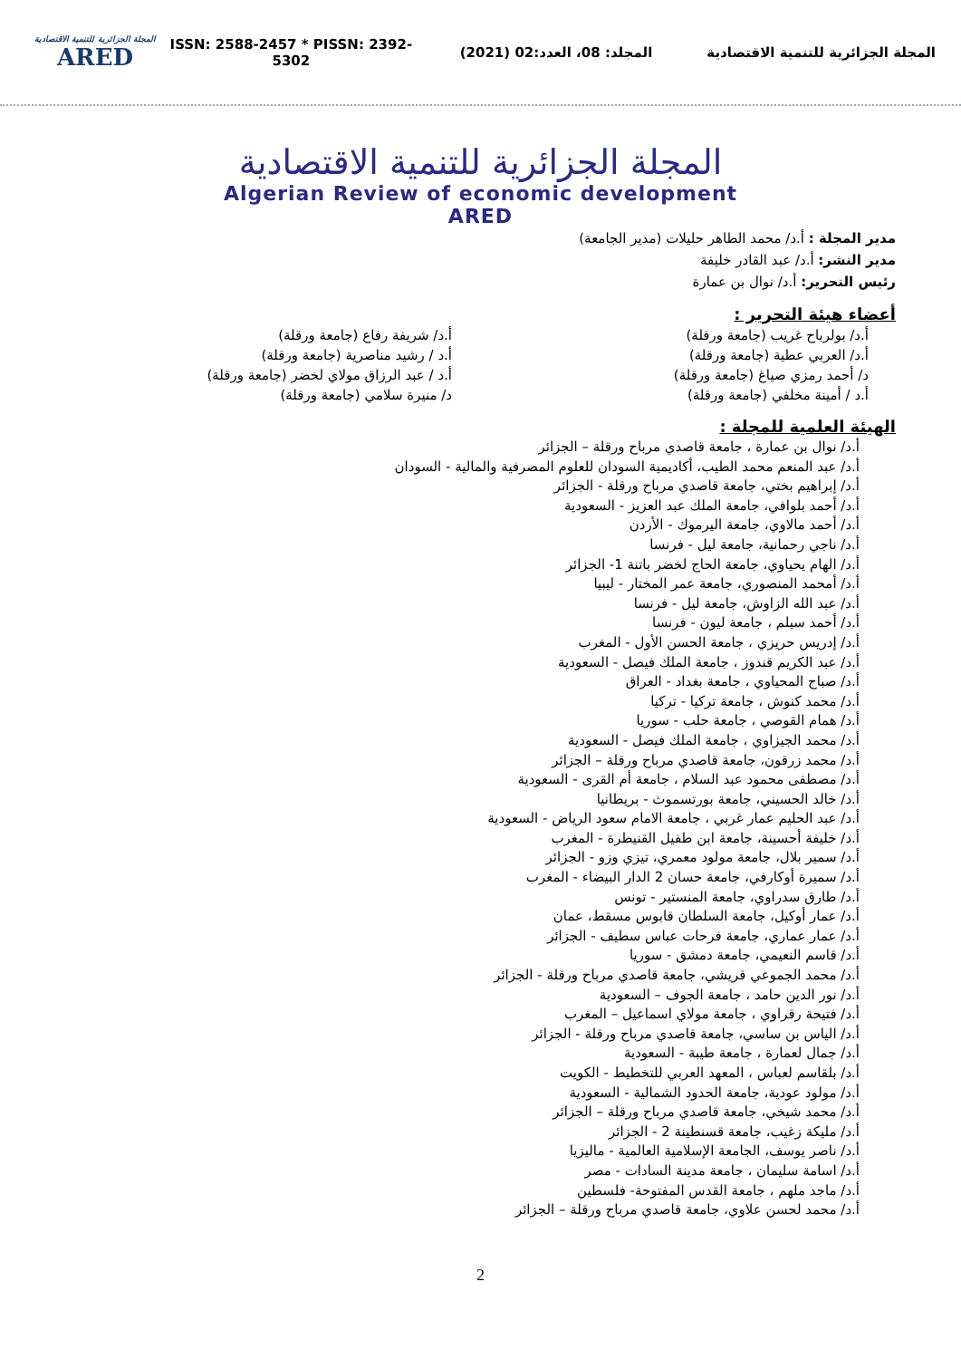المجلة الجزائرية للتنمية الاقتصادية
ARED
ISSN: 2588-2457 * PISSN: 2392-5302
المجلد: 08، العدد:02 (2021)
المجلة الجزائرية للتنمية الاقتصادية
المجلة الجزائرية للتنمية الاقتصادية
Algerian Review of economic development
ARED
مدير المجلة : أ.د/ محمد الطاهر حليلات (مدير الجامعة)
مدير النشر: أ.د/ عبد القادر خليفة
رئيس التحرير: أ.د/ نوال بن عمارة
أعضاء هيئة التحرير :
أ.د/ بولرباح غريب (جامعة ورقلة)
أ.د/ العربي عطية (جامعة ورقلة)
د/ أحمد رمزي صياغ (جامعة ورقلة)
أ.د / أمينة مخلفي (جامعة ورقلة)
أ.د/ شريفة رفاع (جامعة ورقلة)
أ.د / رشيد مناصرية (جامعة ورقلة)
أ.د / عبد الرزاق مولاي لخضر (جامعة ورقلة)
د/ منيرة سلامي (جامعة ورقلة)
الهيئة العلمية للمجلة :
أ.د/ نوال بن عمارة ، جامعة قاصدي مرباح ورقلة – الجزائر
أ.د/ عبد المنعم محمد الطيب، أكاديمية السودان للعلوم المصرفية والمالية - السودان
أ.د/ إبراهيم بختي، جامعة قاصدي مرباح ورقلة - الجزائر
أ.د/ أحمد بلوافي، جامعة الملك عبد العزيز - السعودية
أ.د/ أحمد مالاوي، جامعة اليرموك - الأردن
أ.د/ ناجي رحمانية، جامعة ليل - فرنسا
أ.د/ الهام يحياوي، جامعة الحاج لخضر باتنة 1- الجزائر
أ.د/ أمحمد المنصوري، جامعة عمر المختار - ليبيا
أ.د/ عبد الله الزاوش، جامعة ليل - فرنسا
أ.د/ أحمد سيلم ، جامعة ليون - فرنسا
أ.د/ إدريس حريزي ، جامعة الحسن الأول - المغرب
أ.د/ عبد الكريم قندوز ، جامعة الملك فيصل - السعودية
أ.د/ صباح المحياوي ، جامعة بغداد - العراق
أ.د/ محمد كنوش ، جامعة تركيا - تركيا
أ.د/ همام القوصي ، جامعة حلب - سوريا
أ.د/ محمد الجيزاوي ، جامعة الملك فيصل - السعودية
أ.د/ محمد زرقون، جامعة قاصدي مرباح ورقلة – الجزائر
أ.د/ مصطفى محمود عبد السلام ، جامعة أم القرى - السعودية
أ.د/ خالد الحسيني، جامعة بورتسموث - بريطانيا
أ.د/ عبد الحليم عمار غربي ، جامعة الامام سعود الرياض - السعودية
أ.د/ خليفة أحسينة، جامعة ابن طفيل القنيطرة - المغرب
أ.د/ سمير بلال، جامعة مولود معمري، تيزي وزو - الجزائر
أ.د/ سميرة أوكارفي، جامعة حسان 2 الدار البيضاء - المغرب
أ.د/ طارق سدراوي، جامعة المنستير - تونس
أ.د/ عمار أوكيل، جامعة السلطان قابوس مسقط، عمان
أ.د/ عمار عماري، جامعة فرحات عباس سطيف - الجزائر
أ.د/ قاسم النعيمي، جامعة دمشق - سوريا
أ.د/ محمد الجموعي قريشي، جامعة قاصدي مرباح ورقلة - الجزائر
أ.د/ نور الدين حامد ، جامعة الجوف – السعودية
أ.د/ فتيحة رقراوي ، جامعة مولاي اسماعيل – المغرب
أ.د/ الياس بن ساسي، جامعة قاصدي مرباح ورقلة - الجزائر
أ.د/ جمال لعمارة ، جامعة طيبة - السعودية
أ.د/ بلقاسم لعباس ، المعهد العربي للتخطيط - الكويت
أ.د/ مولود عودية، جامعة الحدود الشمالية - السعودية
أ.د/ محمد شيخي، جامعة قاصدي مرباح ورقلة – الجزائر
أ.د/ مليكة زغيب، جامعة قسنطينة 2 - الجزائر
أ.د/ ناصر يوسف، الجامعة الإسلامية العالمية - ماليزيا
أ.د/ اسامة سليمان ، جامعة مدينة السادات - مصر
أ.د/ ماجد ملهم ، جامعة القدس المفتوحة- فلسطين
أ.د/ محمد لحسن علاوي، جامعة قاصدي مرباح ورقلة – الجزائر
2